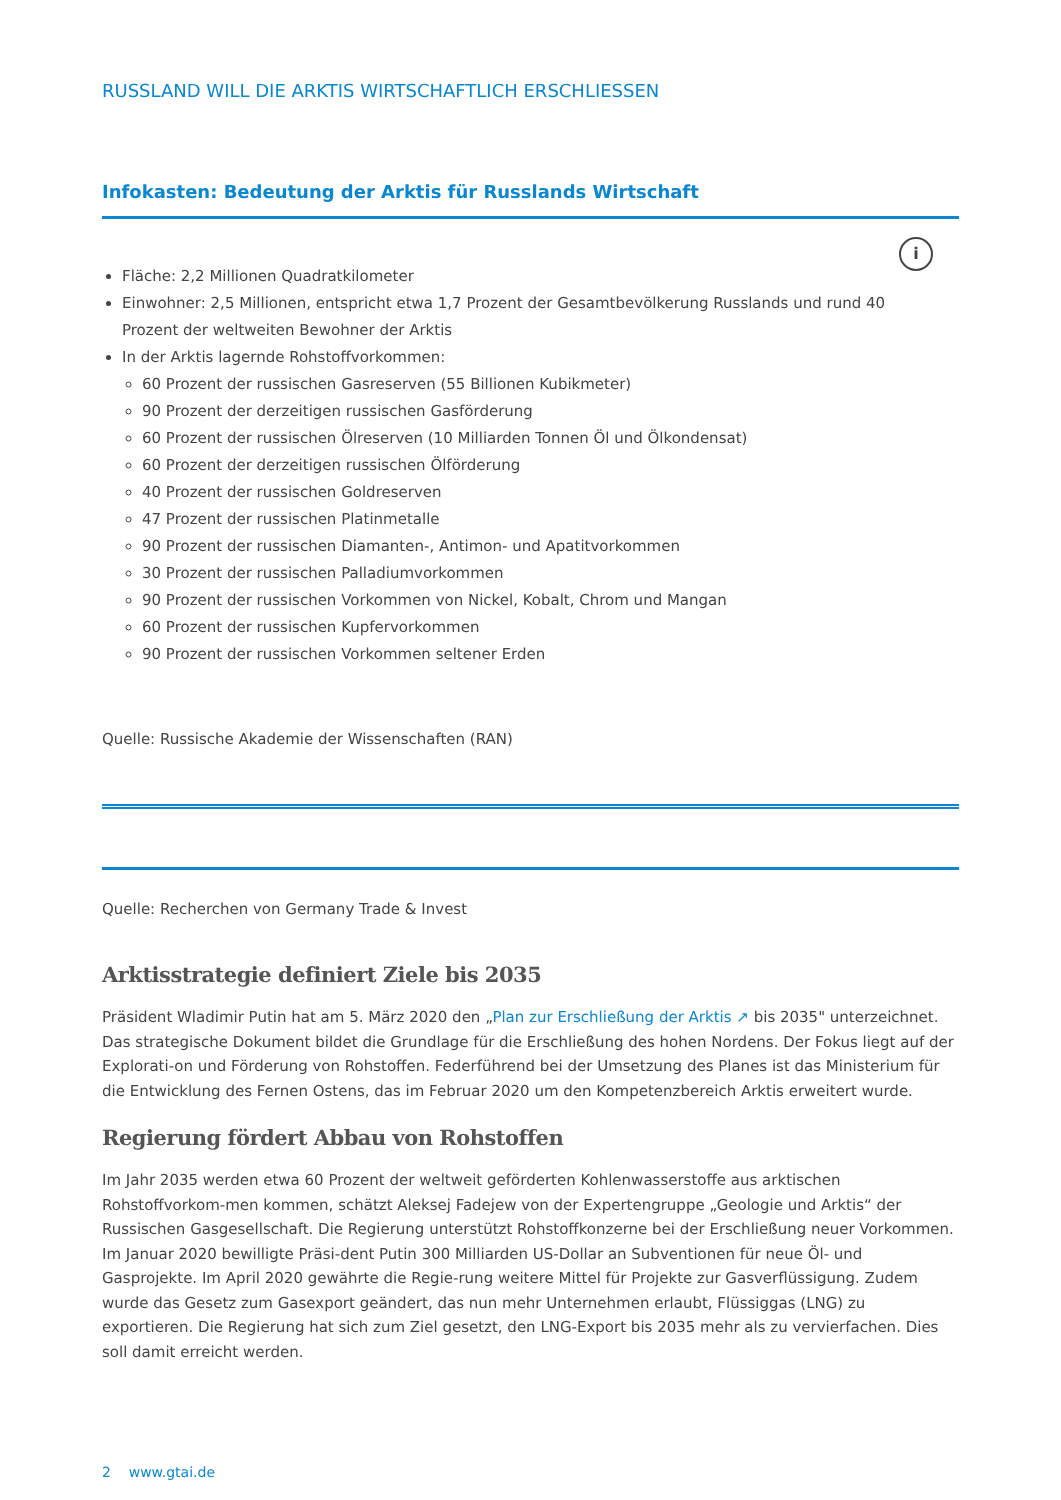RUSSLAND WILL DIE ARKTIS WIRTSCHAFTLICH ERSCHLIESSEN
Infokasten: Bedeutung der Arktis für Russlands Wirtschaft
i
Fläche: 2,2 Millionen Quadratkilometer
Einwohner: 2,5 Millionen, entspricht etwa 1,7 Prozent der Gesamtbevölkerung Russlands und rund 40
Prozent der weltweiten Bewohner der Arktis
In der Arktis lagernde Rohstoffvorkommen:
60 Prozent der russischen Gasreserven (55 Billionen Kubikmeter)
90 Prozent der derzeitigen russischen Gasförderung
60 Prozent der russischen Ölreserven (10 Milliarden Tonnen Öl und Ölkondensat)
60 Prozent der derzeitigen russischen Ölförderung
40 Prozent der russischen Goldreserven
47 Prozent der russischen Platinmetalle
90 Prozent der russischen Diamanten-, Antimon- und Apatitvorkommen
30 Prozent der russischen Palladiumvorkommen
90 Prozent der russischen Vorkommen von Nickel, Kobalt, Chrom und Mangan
60 Prozent der russischen Kupfervorkommen
90 Prozent der russischen Vorkommen seltener Erden
Quelle: Russische Akademie der Wissenschaften (RAN)
Quelle: Recherchen von Germany Trade & Invest
Arktisstrategie definiert Ziele bis 2035
Präsident Wladimir Putin hat am 5. März 2020 den „Plan zur Erschließung der Arktis ↗ bis 2035" unterzeichnet. Das strategische Dokument bildet die Grundlage für die Erschließung des hohen Nordens. Der Fokus liegt auf der Explorati-on und Förderung von Rohstoffen. Federführend bei der Umsetzung des Planes ist das Ministerium für die Entwicklung des Fernen Ostens, das im Februar 2020 um den Kompetenzbereich Arktis erweitert wurde.
Regierung fördert Abbau von Rohstoffen
Im Jahr 2035 werden etwa 60 Prozent der weltweit geförderten Kohlenwasserstoffe aus arktischen Rohstoffvorkom-men kommen, schätzt Aleksej Fadejew von der Expertengruppe „Geologie und Arktis“ der Russischen Gasgesellschaft. Die Regierung unterstützt Rohstoffkonzerne bei der Erschließung neuer Vorkommen. Im Januar 2020 bewilligte Präsi-dent Putin 300 Milliarden US-Dollar an Subventionen für neue Öl- und Gasprojekte. Im April 2020 gewährte die Regie-rung weitere Mittel für Projekte zur Gasverflüssigung. Zudem wurde das Gesetz zum Gasexport geändert, das nun mehr Unternehmen erlaubt, Flüssiggas (LNG) zu exportieren. Die Regierung hat sich zum Ziel gesetzt, den LNG-Export bis 2035 mehr als zu vervierfachen. Dies soll damit erreicht werden.
2 www.gtai.de